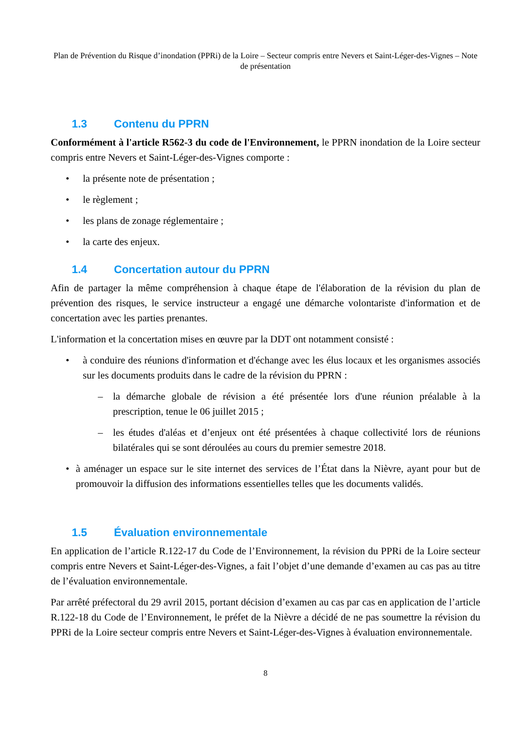Plan de Prévention du Risque d’inondation (PPRi) de la Loire – Secteur compris entre Nevers et Saint-Léger-des-Vignes – Note de présentation
1.3 Contenu du PPRN
Conformément à l'article R562-3 du code de l'Environnement, le PPRN inondation de la Loire secteur compris entre Nevers et Saint-Léger-des-Vignes comporte :
• la présente note de présentation ;
• le règlement ;
• les plans de zonage réglementaire ;
• la carte des enjeux.
1.4 Concertation autour du PPRN
Afin de partager la même compréhension à chaque étape de l'élaboration de la révision du plan de prévention des risques, le service instructeur a engagé une démarche volontariste d'information et de concertation avec les parties prenantes.
L'information et la concertation mises en œuvre par la DDT ont notamment consisté :
• à conduire des réunions d'information et d'échange avec les élus locaux et les organismes associés sur les documents produits dans le cadre de la révision du PPRN :
– la démarche globale de révision a été présentée lors d'une réunion préalable à la prescription, tenue le 06 juillet 2015 ;
– les études d'aléas et d’enjeux ont été présentées à chaque collectivité lors de réunions bilatérales qui se sont déroulées au cours du premier semestre 2018.
• à aménager un espace sur le site internet des services de l’État dans la Nièvre, ayant pour but de promouvoir la diffusion des informations essentielles telles que les documents validés.
1.5 Évaluation environnementale
En application de l’article R.122-17 du Code de l’Environnement, la révision du PPRi de la Loire secteur compris entre Nevers et Saint-Léger-des-Vignes, a fait l’objet d’une demande d’examen au cas pas au titre de l’évaluation environnementale.
Par arrêté préfectoral du 29 avril 2015, portant décision d’examen au cas par cas en application de l’article R.122-18 du Code de l’Environnement, le préfet de la Nièvre a décidé de ne pas soumettre la révision du PPRi de la Loire secteur compris entre Nevers et Saint-Léger-des-Vignes à évaluation environnementale.
8